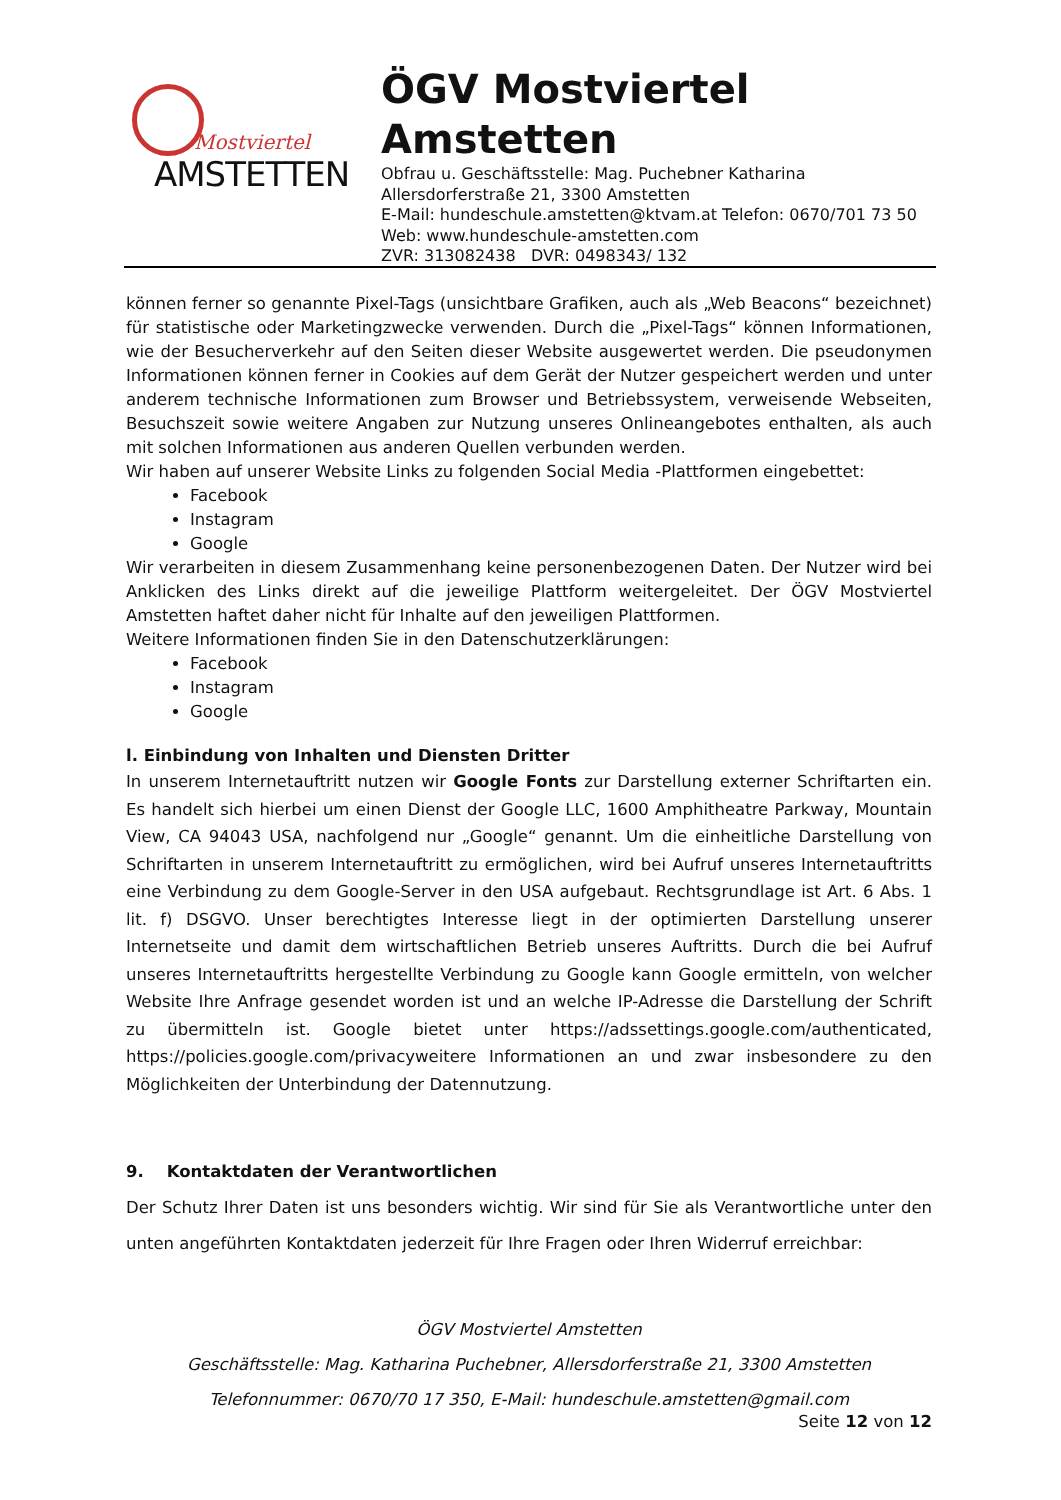Mostviertel
AMSTETTEN
ÖGV Mostviertel
Amstetten
Obfrau u. Geschäftsstelle: Mag. Puchebner Katharina
Allersdorferstraße 21, 3300 Amstetten
E-Mail: hundeschule.amstetten@ktvam.at Telefon: 0670/701 73 50
Web: www.hundeschule-amstetten.com
ZVR: 313082438 DVR: 0498343/ 132
können ferner so genannte Pixel-Tags (unsichtbare Grafiken, auch als „Web Beacons“ bezeichnet) für statistische oder Marketingzwecke verwenden. Durch die „Pixel-Tags“ können Informationen, wie der Besucherverkehr auf den Seiten dieser Website ausgewertet werden. Die pseudonymen Informationen können ferner in Cookies auf dem Gerät der Nutzer gespeichert werden und unter anderem technische Informationen zum Browser und Betriebssystem, verweisende Webseiten, Besuchszeit sowie weitere Angaben zur Nutzung unseres Onlineangebotes enthalten, als auch mit solchen Informationen aus anderen Quellen verbunden werden.
Wir haben auf unserer Website Links zu folgenden Social Media -Plattformen eingebettet:
Facebook
Instagram
Google
Wir verarbeiten in diesem Zusammenhang keine personenbezogenen Daten. Der Nutzer wird bei Anklicken des Links direkt auf die jeweilige Plattform weitergeleitet. Der ÖGV Mostviertel Amstetten haftet daher nicht für Inhalte auf den jeweiligen Plattformen.
Weitere Informationen finden Sie in den Datenschutzerklärungen:
Facebook
Instagram
Google
l. Einbindung von Inhalten und Diensten Dritter
In unserem Internetauftritt nutzen wir Google Fonts zur Darstellung externer Schriftarten ein. Es handelt sich hierbei um einen Dienst der Google LLC, 1600 Amphitheatre Parkway, Mountain View, CA 94043 USA, nachfolgend nur „Google“ genannt. Um die einheitliche Darstellung von Schriftarten in unserem Internetauftritt zu ermöglichen, wird bei Aufruf unseres Internetauftritts eine Verbindung zu dem Google-Server in den USA aufgebaut. Rechtsgrundlage ist Art. 6 Abs. 1 lit. f) DSGVO. Unser berechtigtes Interesse liegt in der optimierten Darstellung unserer Internetseite und damit dem wirtschaftlichen Betrieb unseres Auftritts. Durch die bei Aufruf unseres Internetauftritts hergestellte Verbindung zu Google kann Google ermitteln, von welcher Website Ihre Anfrage gesendet worden ist und an welche IP-Adresse die Darstellung der Schrift zu übermitteln ist. Google bietet unter https://adssettings.google.com/authenticated, https://policies.google.com/privacyweitere Informationen an und zwar insbesondere zu den Möglichkeiten der Unterbindung der Datennutzung.
9. Kontaktdaten der Verantwortlichen
Der Schutz Ihrer Daten ist uns besonders wichtig. Wir sind für Sie als Verantwortliche unter den unten angeführten Kontaktdaten jederzeit für Ihre Fragen oder Ihren Widerruf erreichbar:
ÖGV Mostviertel Amstetten
Geschäftsstelle: Mag. Katharina Puchebner, Allersdorferstraße 21, 3300 Amstetten
Telefonnummer: 0670/70 17 350, E-Mail: hundeschule.amstetten@gmail.com
Seite 12 von 12